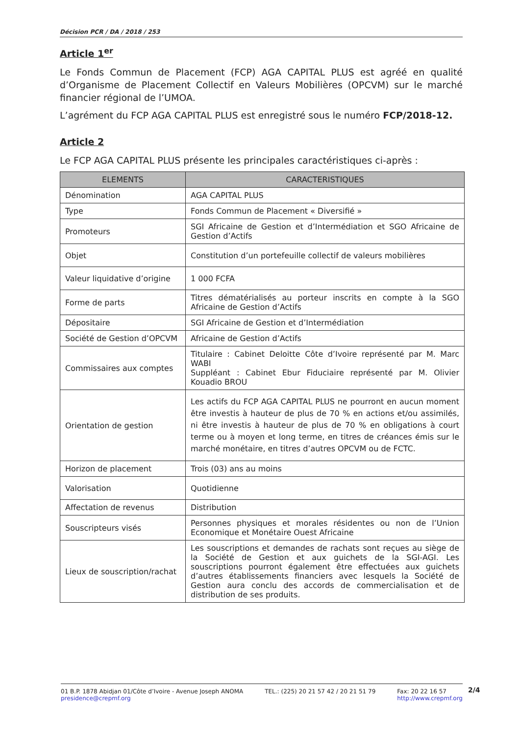Décision PCR / DA / 2018 / 253
Article 1<sup>er</sup>
Le Fonds Commun de Placement (FCP) AGA CAPITAL PLUS est agréé en qualité d’Organisme de Placement Collectif en Valeurs Mobilières (OPCVM) sur le marché financier régional de l’UMOA.
L’agrément du FCP AGA CAPITAL PLUS est enregistré sous le numéro FCP/2018-12.
Article 2
Le FCP AGA CAPITAL PLUS présente les principales caractéristiques ci-après :
| ELEMENTS | CARACTERISTIQUES |
| --- | --- |
| Dénomination | AGA CAPITAL PLUS |
| Type | Fonds Commun de Placement « Diversifié » |
| Promoteurs | SGI Africaine de Gestion et d’Intermédiation et SGO Africaine de Gestion d’Actifs |
| Objet | Constitution d’un portefeuille collectif de valeurs mobilières |
| Valeur liquidative d’origine | 1 000 FCFA |
| Forme de parts | Titres dématérialisés au porteur inscrits en compte à la SGO Africaine de Gestion d’Actifs |
| Dépositaire | SGI Africaine de Gestion et d’Intermédiation |
| Société de Gestion d’OPCVM | Africaine de Gestion d’Actifs |
| Commissaires aux comptes | Titulaire : Cabinet Deloitte Côte d’Ivoire représenté par M. Marc WABI Suppléant : Cabinet Ebur Fiduciaire représenté par M. Olivier Kouadio BROU |
| Orientation de gestion | Les actifs du FCP AGA CAPITAL PLUS ne pourront en aucun moment être investis à hauteur de plus de 70 % en actions et/ou assimilés, ni être investis à hauteur de plus de 70 % en obligations à court terme ou à moyen et long terme, en titres de créances émis sur le marché monétaire, en titres d’autres OPCVM ou de FCTC. |
| Horizon de placement | Trois (03) ans au moins |
| Valorisation | Quotidienne |
| Affectation de revenus | Distribution |
| Souscripteurs visés | Personnes physiques et morales résidentes ou non de l’Union Economique et Monétaire Ouest Africaine |
| Lieux de souscription/rachat | Les souscriptions et demandes de rachats sont reçues au siège de la Société de Gestion et aux guichets de la SGI-AGI. Les souscriptions pourront également être effectuées aux guichets d’autres établissements financiers avec lesquels la Société de Gestion aura conclu des accords de commercialisation et de distribution de ses produits. |
01 B.P. 1878 Abidjan 01/Côte d’Ivoire - Avenue Joseph ANOMA
presidence@crepmf.org
TEL.: (225) 20 21 57 42 / 20 21 51 79
Fax: 20 22 16 57
http://www.crepmf.org
2/4